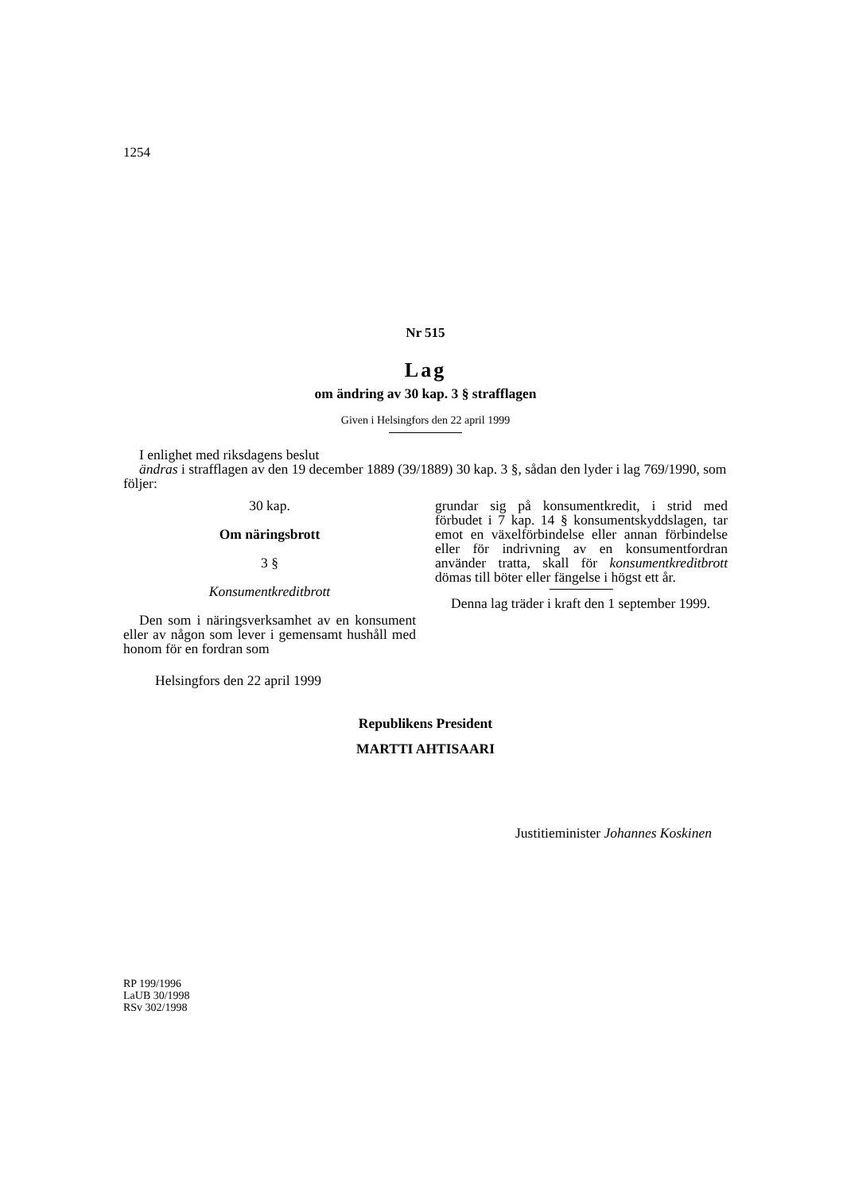1254
Nr 515
Lag
om ändring av 30 kap. 3 § strafflagen
Given i Helsingfors den 22 april 1999
I enlighet med riksdagens beslut
ändras i strafflagen av den 19 december 1889 (39/1889) 30 kap. 3 §, sådan den lyder i lag 769/1990, som följer:
30 kap.
Om näringsbrott
3 §
Konsumentkreditbrott
Den som i näringsverksamhet av en konsument eller av någon som lever i gemensamt hushåll med honom för en fordran som
grundar sig på konsumentkredit, i strid med förbudet i 7 kap. 14 § konsumentskyddslagen, tar emot en växelförbindelse eller annan förbindelse eller för indrivning av en konsumentfordran använder tratta, skall för konsumentkreditbrott dömas till böter eller fängelse i högst ett år.
Denna lag träder i kraft den 1 september 1999.
Helsingfors den 22 april 1999
Republikens President
MARTTI AHTISAARI
Justitieminister Johannes Koskinen
RP 199/1996
LaUB 30/1998
RSv 302/1998